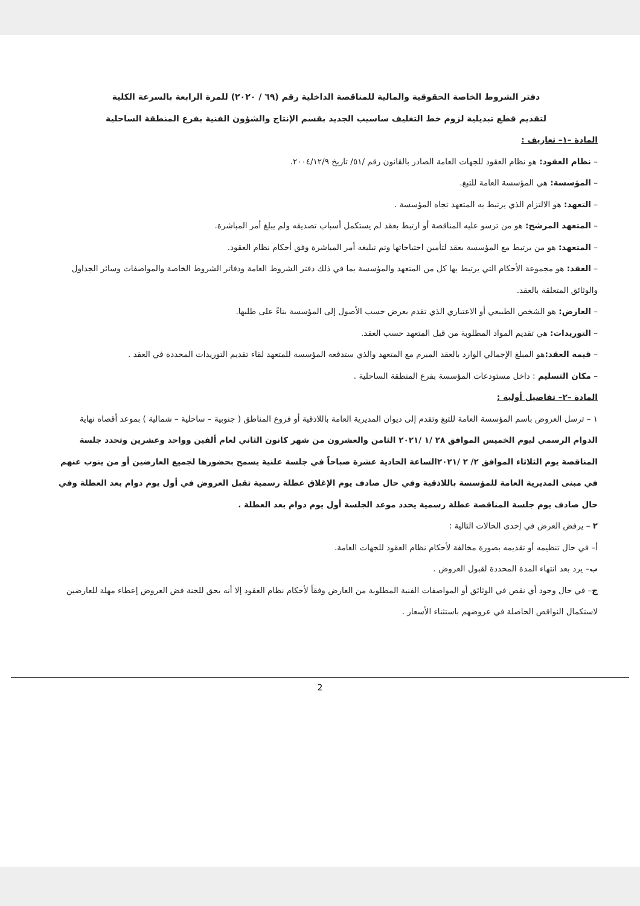دفتر الشروط الخاصة الحقوقية والمالية للمناقصة الداخلية رقم (٦٩ / ٢٠٢٠) للمرة الرابعة بالسرعة الكلية
لتقديم قطع تبديلية لزوم خط التغليف ساسيب الجديد بقسم الإنتاج والشؤون الفنية بفرع المنطقة الساحلية
المادة –١– تعاريف :
– نظام العقود: هو نظام العقود للجهات العامة الصادر بالقانون رقم /٥١/ تاريخ ٢٠٠٤/١٢/٩.
– المؤسسة: هي المؤسسة العامة للتبغ.
– التعهد: هو الالتزام الذي يرتبط به المتعهد تجاه المؤسسة .
– المتعهد المرشح: هو من ترسو عليه المناقصة أو ارتبط بعقد لم يستكمل أسباب تصديقه ولم يبلغ أمر المباشرة.
– المتعهد: هو من يرتبط مع المؤسسة بعقد لتأمين احتياجاتها وتم تبليغه أمر المباشرة وفق أحكام نظام العقود.
– العقد: هو مجموعة الأحكام التي يرتبط بها كل من المتعهد والمؤسسة بما في ذلك دفتر الشروط العامة ودفاتر الشروط الخاصة والمواصفات وسائر الجداول والوثائق المتعلقة بالعقد.
– العارض: هو الشخص الطبيعي أو الاعتباري الذي تقدم بعرض حسب الأصول إلى المؤسسة بناءً على طلبها.
– التوريدات: هي تقديم المواد المطلوبة من قبل المتعهد حسب العقد.
– قيمة العقد: هو المبلغ الإجمالي الوارد بالعقد المبرم مع المتعهد والذي ستدفعه المؤسسة للمتعهد لقاء تقديم التوريدات المحددة في العقد .
– مكان التسليم : داخل مستودعات المؤسسة بفرع المنطقة الساحلية .
المادة –٢– تفاصيل أولية :
١ – ترسل العروض باسم المؤسسة العامة للتبغ وتقدم إلى ديوان المديرية العامة باللاذقية أو فروع المناطق ( جنوبية – ساحلية – شمالية ) بموعد أقصاه نهاية الدوام الرسمي ليوم الخميس الموافق ٢٨ /١ /٢٠٢١ الثامن والعشرون من شهر كانون الثاني لعام ألفين وواحد وعشرين وتحدد جلسة المناقصة يوم الثلاثاء الموافق ٢/ ٢ /٢٠٢١الساعة الحادية عشرة صباحاً في جلسة علنية يسمح بحضورها لجميع العارضين أو من ينوب عنهم في مبنى المديرية العامة للمؤسسة باللاذقية وفي حال صادف يوم الإغلاق عطلة رسمية تقبل العروض في أول يوم دوام بعد العطلة وفي حال صادف يوم جلسة المناقصة عطلة رسمية يحدد موعد الجلسة أول يوم دوام بعد العطلة .
٢ – يرفض العرض في إحدى الحالات التالية :
أ– في حال تنظيمه أو تقديمه بصورة مخالفة لأحكام نظام العقود للجهات العامة.
ب– يرد بعد انتهاء المدة المحددة لقبول العروض .
ج– في حال وجود أي نقص في الوثائق أو المواصفات الفنية المطلوبة من العارض وفقاً لأحكام نظام العقود إلا أنه يحق للجنة فض العروض إعطاء مهلة للعارضين لاستكمال النواقص الحاصلة في عروضهم باستثناء الأسعار .
2